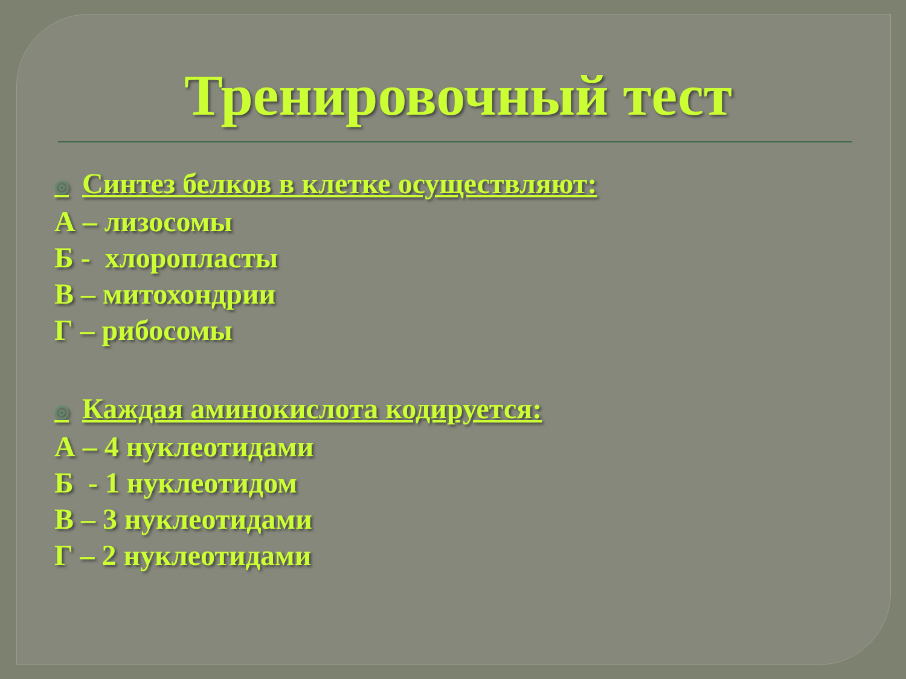Тренировочный тест
◎ Синтез белков в клетке осуществляют:
А – лизосомы
Б - хлоропласты
В – митохондрии
Г – рибосомы
◎ Каждая аминокислота кодируется:
А – 4 нуклеотидами
Б - 1 нуклеотидом
В – 3 нуклеотидами
Г – 2 нуклеотидами